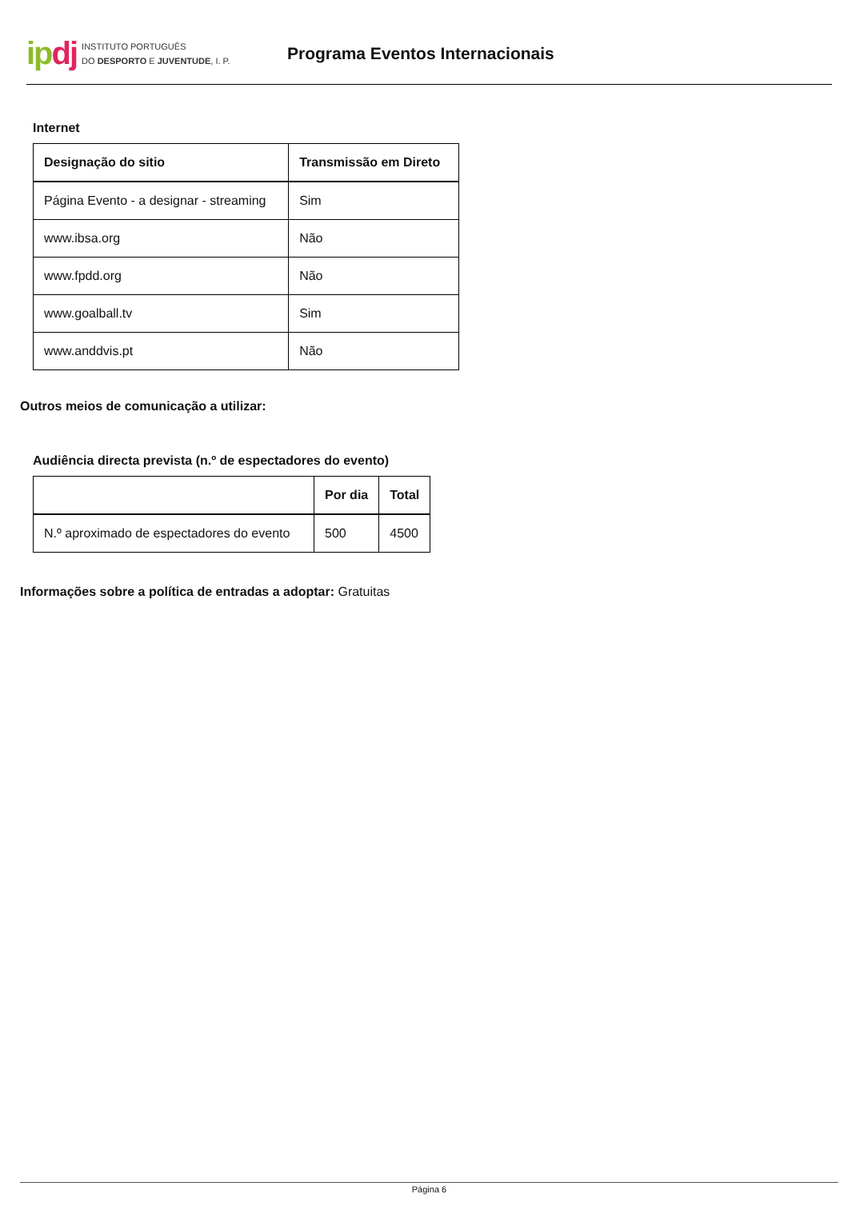ipdj
INSTITUTO PORTUGUÊS
DO DESPORTO E JUVENTUDE, I. P.
Programa Eventos Internacionais
Internet
| Designação do sitio | Transmissão em Direto |
| --- | --- |
| Página Evento - a designar - streaming | Sim |
| www.ibsa.org | Não |
| www.fpdd.org | Não |
| www.goalball.tv | Sim |
| www.anddvis.pt | Não |
Outros meios de comunicação a utilizar:
Audiência directa prevista (n.º de espectadores do evento)
| | Por dia | Total |
| --- | --- | --- |
| N.º aproximado de espectadores do evento | 500 | 4500 |
Informações sobre a política de entradas a adoptar: Gratuitas
Página 6